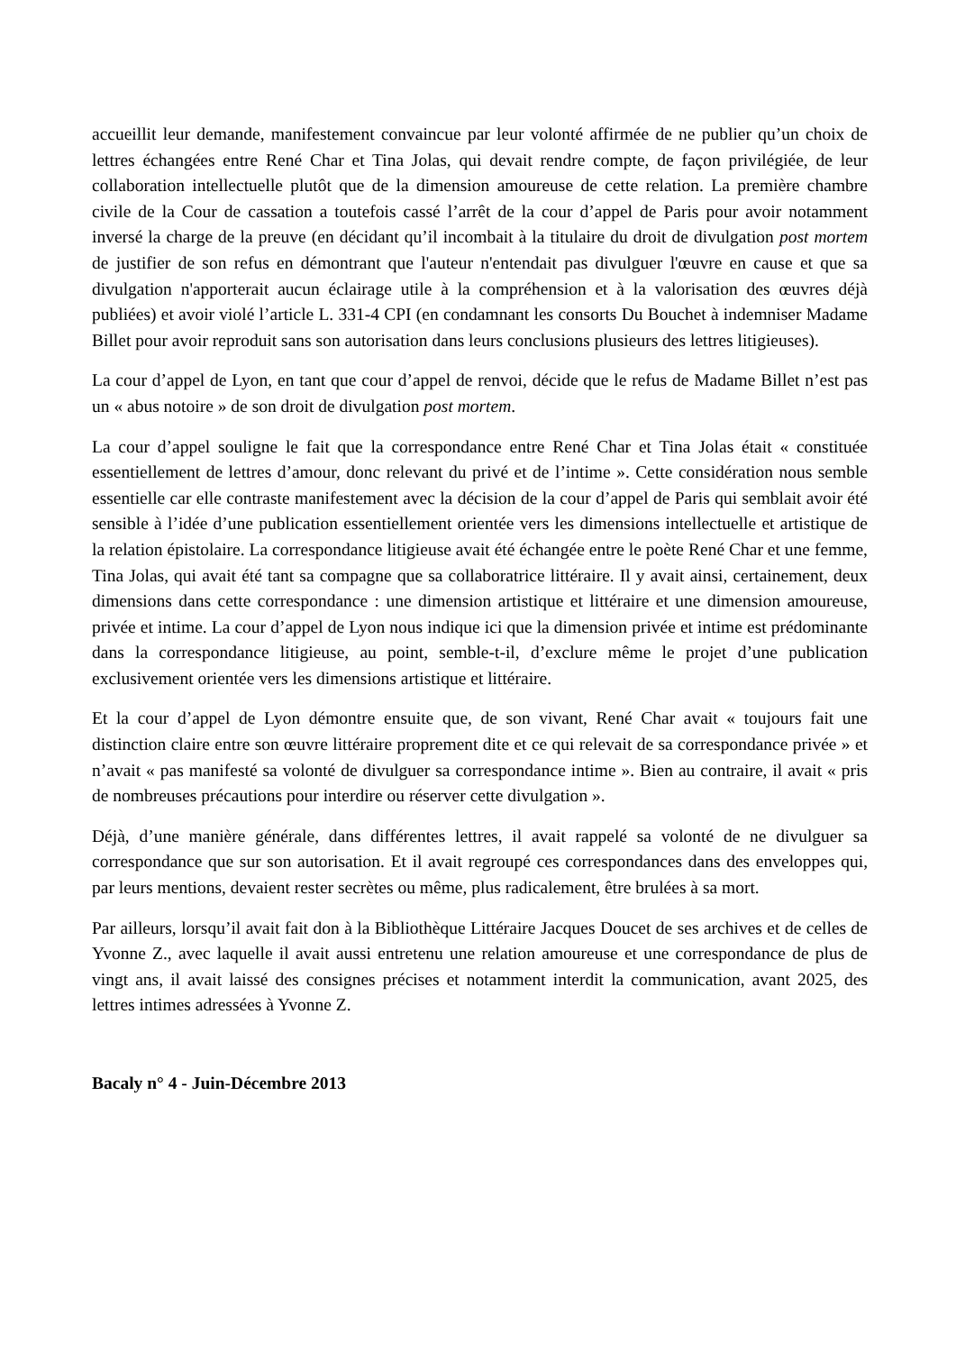accueillit leur demande, manifestement convaincue par leur volonté affirmée de ne publier qu’un choix de lettres échangées entre René Char et Tina Jolas, qui devait rendre compte, de façon privilégiée, de leur collaboration intellectuelle plutôt que de la dimension amoureuse de cette relation. La première chambre civile de la Cour de cassation a toutefois cassé l’arrêt de la cour d’appel de Paris pour avoir notamment inversé la charge de la preuve (en décidant qu’il incombait à la titulaire du droit de divulgation post mortem de justifier de son refus en démontrant que l'auteur n'entendait pas divulguer l'œuvre en cause et que sa divulgation n'apporterait aucun éclairage utile à la compréhension et à la valorisation des œuvres déjà publiées) et avoir violé l’article L. 331-4 CPI (en condamnant les consorts Du Bouchet à indemniser Madame Billet pour avoir reproduit sans son autorisation dans leurs conclusions plusieurs des lettres litigieuses).
La cour d’appel de Lyon, en tant que cour d’appel de renvoi, décide que le refus de Madame Billet n’est pas un « abus notoire » de son droit de divulgation post mortem.
La cour d’appel souligne le fait que la correspondance entre René Char et Tina Jolas était « constituée essentiellement de lettres d’amour, donc relevant du privé et de l’intime ». Cette considération nous semble essentielle car elle contraste manifestement avec la décision de la cour d’appel de Paris qui semblait avoir été sensible à l’idée d’une publication essentiellement orientée vers les dimensions intellectuelle et artistique de la relation épistolaire. La correspondance litigieuse avait été échangée entre le poète René Char et une femme, Tina Jolas, qui avait été tant sa compagne que sa collaboratrice littéraire. Il y avait ainsi, certainement, deux dimensions dans cette correspondance : une dimension artistique et littéraire et une dimension amoureuse, privée et intime. La cour d’appel de Lyon nous indique ici que la dimension privée et intime est prédominante dans la correspondance litigieuse, au point, semble-t-il, d’exclure même le projet d’une publication exclusivement orientée vers les dimensions artistique et littéraire.
Et la cour d’appel de Lyon démontre ensuite que, de son vivant, René Char avait « toujours fait une distinction claire entre son œuvre littéraire proprement dite et ce qui relevait de sa correspondance privée » et n’avait « pas manifesté sa volonté de divulguer sa correspondance intime ». Bien au contraire, il avait « pris de nombreuses précautions pour interdire ou réserver cette divulgation ».
Déjà, d’une manière générale, dans différentes lettres, il avait rappelé sa volonté de ne divulguer sa correspondance que sur son autorisation. Et il avait regroupé ces correspondances dans des enveloppes qui, par leurs mentions, devaient rester secrètes ou même, plus radicalement, être brulées à sa mort.
Par ailleurs, lorsqu’il avait fait don à la Bibliothèque Littéraire Jacques Doucet de ses archives et de celles de Yvonne Z., avec laquelle il avait aussi entretenu une relation amoureuse et une correspondance de plus de vingt ans, il avait laissé des consignes précises et notamment interdit la communication, avant 2025, des lettres intimes adressées à Yvonne Z.
Bacaly n° 4 - Juin-Décembre 2013